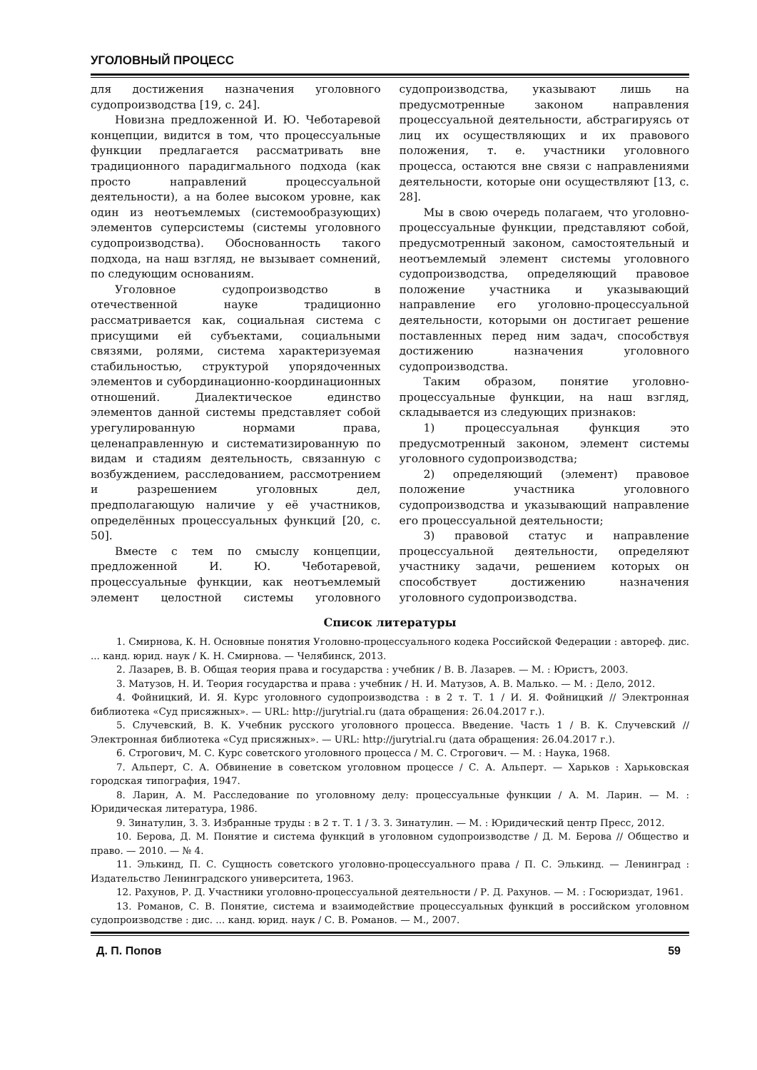УГОЛОВНЫЙ ПРОЦЕСС
для достижения назначения уголовного судопроизводства [19, с. 24].
Новизна предложенной И. Ю. Чеботаревой концепции, видится в том, что процессуальные функции предлагается рассматривать вне традиционного парадигмального подхода (как просто направлений процессуальной деятельности), а на более высоком уровне, как один из неотъемлемых (системообразующих) элементов суперсистемы (системы уголовного судопроизводства). Обоснованность такого подхода, на наш взгляд, не вызывает сомнений, по следующим основаниям.
Уголовное судопроизводство в отечественной науке традиционно рассматривается как, социальная система с присущими ей субъектами, социальными связями, ролями, система характеризуемая стабильностью, структурой упорядоченных элементов и субординационно-координационных отношений. Диалектическое единство элементов данной системы представляет собой урегулированную нормами права, целенаправленную и систематизированную по видам и стадиям деятельность, связанную с возбуждением, расследованием, рассмотрением и разрешением уголовных дел, предполагающую наличие у её участников, определённых процессуальных функций [20, с. 50].
Вместе с тем по смыслу концепции, предложенной И. Ю. Чеботаревой, процессуальные функции, как неотъемлемый элемент целостной системы уголовного судопроизводства, указывают лишь на предусмотренные законом направления процессуальной деятельности, абстрагируясь от лиц их осуществляющих и их правового положения, т. е. участники уголовного процесса, остаются вне связи с направлениями деятельности, которые они осуществляют [13, с. 28].
Мы в свою очередь полагаем, что уголовно-процессуальные функции, представляют собой, предусмотренный законом, самостоятельный и неотъемлемый элемент системы уголовного судопроизводства, определяющий правовое положение участника и указывающий направление его уголовно-процессуальной деятельности, которыми он достигает решение поставленных перед ним задач, способствуя достижению назначения уголовного судопроизводства.
Таким образом, понятие уголовно-процессуальные функции, на наш взгляд, складывается из следующих признаков:
1) процессуальная функция это предусмотренный законом, элемент системы уголовного судопроизводства;
2) определяющий (элемент) правовое положение участника уголовного судопроизводства и указывающий направление его процессуальной деятельности;
3) правовой статус и направление процессуальной деятельности, определяют участнику задачи, решением которых он способствует достижению назначения уголовного судопроизводства.
Список литературы
1. Смирнова, К. Н. Основные понятия Уголовно-процессуального кодека Российской Федерации : автореф. дис. ... канд. юрид. наук / К. Н. Смирнова. — Челябинск, 2013.
2. Лазарев, В. В. Общая теория права и государства : учебник / В. В. Лазарев. — М. : Юристъ, 2003.
3. Матузов, Н. И. Теория государства и права : учебник / Н. И. Матузов, А. В. Малько. — М. : Дело, 2012.
4. Фойницкий, И. Я. Курс уголовного судопроизводства : в 2 т. Т. 1 / И. Я. Фойницкий // Электронная библиотека «Суд присяжных». — URL: http://jurytrial.ru (дата обращения: 26.04.2017 г.).
5. Случевский, В. К. Учебник русского уголовного процесса. Введение. Часть 1 / В. К. Случевский // Электронная библиотека «Суд присяжных». — URL: http://jurytrial.ru (дата обращения: 26.04.2017 г.).
6. Строгович, М. С. Курс советского уголовного процесса / М. С. Строгович. — М. : Наука, 1968.
7. Альперт, С. А. Обвинение в советском уголовном процессе / С. А. Альперт. — Харьков : Харьковская городская типография, 1947.
8. Ларин, А. М. Расследование по уголовному делу: процессуальные функции / А. М. Ларин. — М. : Юридическая литература, 1986.
9. Зинатулин, З. З. Избранные труды : в 2 т. Т. 1 / З. З. Зинатулин. — М. : Юридический центр Пресс, 2012.
10. Берова, Д. М. Понятие и система функций в уголовном судопроизводстве / Д. М. Берова // Общество и право. — 2010. — № 4.
11. Элькинд, П. С. Сущность советского уголовно-процессуального права / П. С. Элькинд. — Ленинград : Издательство Ленинградского университета, 1963.
12. Рахунов, Р. Д. Участники уголовно-процессуальной деятельности / Р. Д. Рахунов. — М. : Госюриздат, 1961.
13. Романов, С. В. Понятие, система и взаимодействие процессуальных функций в российском уголовном судопроизводстве : дис. ... канд. юрид. наук / С. В. Романов. — М., 2007.
Д. П. Попов 59